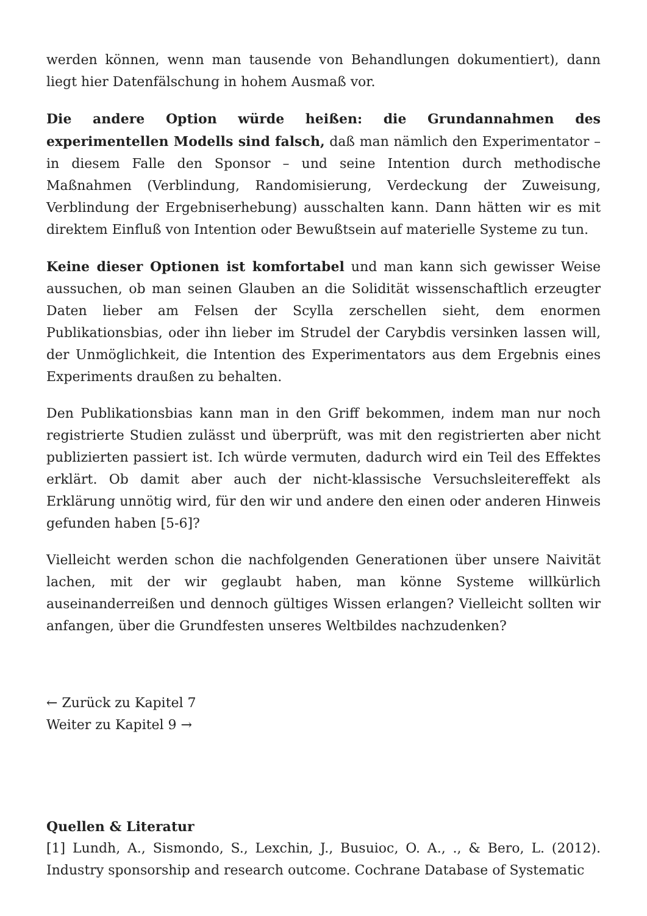werden können, wenn man tausende von Behandlungen dokumentiert), dann liegt hier Datenfälschung in hohem Ausmaß vor.
Die andere Option würde heißen: die Grundannahmen des experimentellen Modells sind falsch, daß man nämlich den Experimentator – in diesem Falle den Sponsor – und seine Intention durch methodische Maßnahmen (Verblindung, Randomisierung, Verdeckung der Zuweisung, Verblindung der Ergebniserhebung) ausschalten kann. Dann hätten wir es mit direktem Einfluß von Intention oder Bewußtsein auf materielle Systeme zu tun.
Keine dieser Optionen ist komfortabel und man kann sich gewisser Weise aussuchen, ob man seinen Glauben an die Solidität wissenschaftlich erzeugter Daten lieber am Felsen der Scylla zerschellen sieht, dem enormen Publikationsbias, oder ihn lieber im Strudel der Carybdis versinken lassen will, der Unmöglichkeit, die Intention des Experimentators aus dem Ergebnis eines Experiments draußen zu behalten.
Den Publikationsbias kann man in den Griff bekommen, indem man nur noch registrierte Studien zulässt und überprüft, was mit den registrierten aber nicht publizierten passiert ist. Ich würde vermuten, dadurch wird ein Teil des Effektes erklärt. Ob damit aber auch der nicht-klassische Versuchsleitereffekt als Erklärung unnötig wird, für den wir und andere den einen oder anderen Hinweis gefunden haben [5-6]?
Vielleicht werden schon die nachfolgenden Generationen über unsere Naivität lachen, mit der wir geglaubt haben, man könne Systeme willkürlich auseinanderreißen und dennoch gültiges Wissen erlangen? Vielleicht sollten wir anfangen, über die Grundfesten unseres Weltbildes nachzudenken?
← Zurück zu Kapitel 7
Weiter zu Kapitel 9 →
Quellen & Literatur
[1] Lundh, A., Sismondo, S., Lexchin, J., Busuioc, O. A., ., & Bero, L. (2012). Industry sponsorship and research outcome. Cochrane Database of Systematic